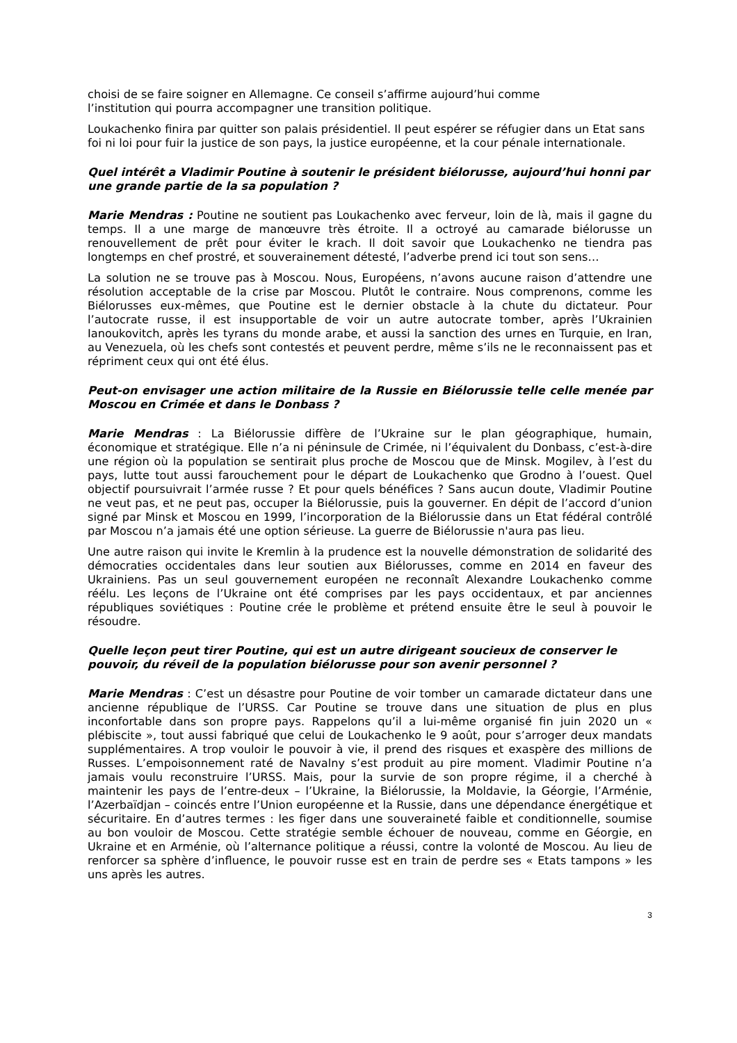choisi de se faire soigner en Allemagne. Ce conseil s’affirme aujourd’hui comme
l’institution qui pourra accompagner une transition politique.
Loukachenko finira par quitter son palais présidentiel. Il peut espérer se réfugier dans un Etat sans foi ni loi pour fuir la justice de son pays, la justice européenne, et la cour pénale internationale.
Quel intérêt a Vladimir Poutine à soutenir le président biélorusse, aujourd’hui honni par une grande partie de la sa population ?
Marie Mendras : Poutine ne soutient pas Loukachenko avec ferveur, loin de là, mais il gagne du temps. Il a une marge de manœuvre très étroite. Il a octroyé au camarade biélorusse un renouvellement de prêt pour éviter le krach. Il doit savoir que Loukachenko ne tiendra pas longtemps en chef prostré, et souverainement détesté, l’adverbe prend ici tout son sens…
La solution ne se trouve pas à Moscou. Nous, Européens, n’avons aucune raison d’attendre une résolution acceptable de la crise par Moscou. Plutôt le contraire. Nous comprenons, comme les Biélorusses eux-mêmes, que Poutine est le dernier obstacle à la chute du dictateur. Pour l’autocrate russe, il est insupportable de voir un autre autocrate tomber, après l’Ukrainien Ianoukovitch, après les tyrans du monde arabe, et aussi la sanction des urnes en Turquie, en Iran, au Venezuela, où les chefs sont contestés et peuvent perdre, même s’ils ne le reconnaissent pas et répriment ceux qui ont été élus.
Peut-on envisager une action militaire de la Russie en Biélorussie telle celle menée par Moscou en Crimée et dans le Donbass ?
Marie Mendras : La Biélorussie diffère de l’Ukraine sur le plan géographique, humain, économique et stratégique. Elle n’a ni péninsule de Crimée, ni l’équivalent du Donbass, c’est-à-dire une région où la population se sentirait plus proche de Moscou que de Minsk. Mogilev, à l’est du pays, lutte tout aussi farouchement pour le départ de Loukachenko que Grodno à l’ouest. Quel objectif poursuivrait l’armée russe ? Et pour quels bénéfices ? Sans aucun doute, Vladimir Poutine ne veut pas, et ne peut pas, occuper la Biélorussie, puis la gouverner. En dépit de l’accord d’union signé par Minsk et Moscou en 1999, l’incorporation de la Biélorussie dans un Etat fédéral contrôlé par Moscou n’a jamais été une option sérieuse. La guerre de Biélorussie n'aura pas lieu.
Une autre raison qui invite le Kremlin à la prudence est la nouvelle démonstration de solidarité des démocraties occidentales dans leur soutien aux Biélorusses, comme en 2014 en faveur des Ukrainiens. Pas un seul gouvernement européen ne reconnaît Alexandre Loukachenko comme réélu. Les leçons de l’Ukraine ont été comprises par les pays occidentaux, et par anciennes républiques soviétiques : Poutine crée le problème et prétend ensuite être le seul à pouvoir le résoudre.
Quelle leçon peut tirer Poutine, qui est un autre dirigeant soucieux de conserver le pouvoir, du réveil de la population biélorusse pour son avenir personnel ?
Marie Mendras : C’est un désastre pour Poutine de voir tomber un camarade dictateur dans une ancienne république de l’URSS. Car Poutine se trouve dans une situation de plus en plus inconfortable dans son propre pays. Rappelons qu’il a lui-même organisé fin juin 2020 un « plébiscite », tout aussi fabriqué que celui de Loukachenko le 9 août, pour s’arroger deux mandats supplémentaires. A trop vouloir le pouvoir à vie, il prend des risques et exaspère des millions de Russes. L’empoisonnement raté de Navalny s’est produit au pire moment. Vladimir Poutine n’a jamais voulu reconstruire l’URSS. Mais, pour la survie de son propre régime, il a cherché à maintenir les pays de l’entre-deux – l’Ukraine, la Biélorussie, la Moldavie, la Géorgie, l’Arménie, l’Azerbaïdjan – coincés entre l’Union européenne et la Russie, dans une dépendance énergétique et sécuritaire. En d’autres termes : les figer dans une souveraineté faible et conditionnelle, soumise au bon vouloir de Moscou. Cette stratégie semble échouer de nouveau, comme en Géorgie, en Ukraine et en Arménie, où l’alternance politique a réussi, contre la volonté de Moscou. Au lieu de renforcer sa sphère d’influence, le pouvoir russe est en train de perdre ses « Etats tampons » les uns après les autres.
3